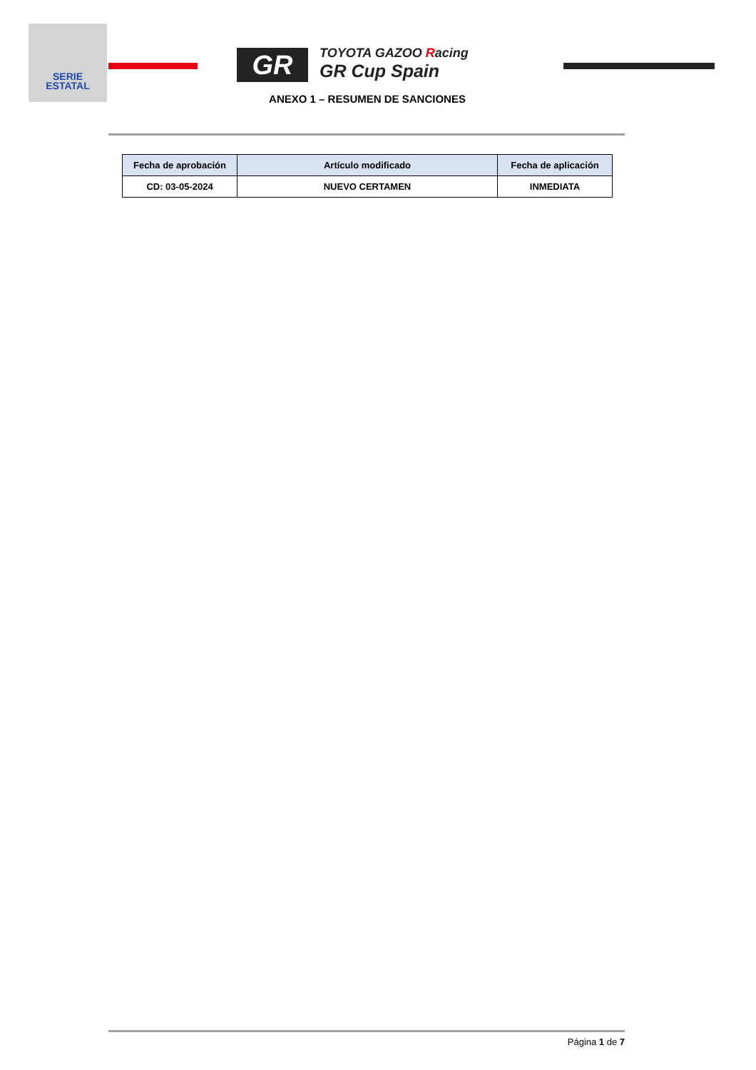SERIE
ESTATAL
GR
TOYOTA GAZOO Racing
GR Cup Spain
ANEXO 1 – RESUMEN DE SANCIONES
| Fecha de aprobación | Artículo modificado | Fecha de aplicación |
| --- | --- | --- |
| CD: 03-05-2024 | NUEVO CERTAMEN | INMEDIATA |
Página 1 de 7